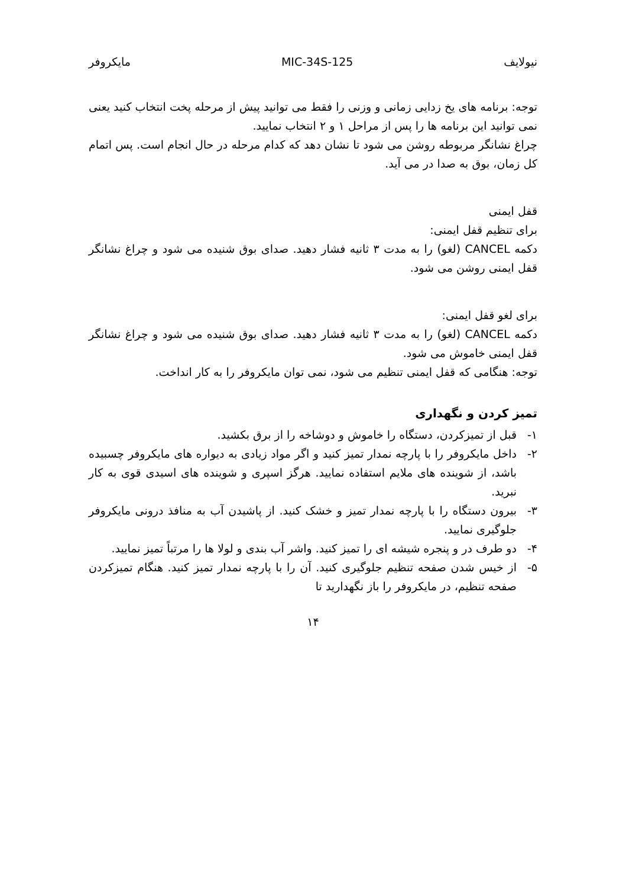نیولایف MIC-34S-125 مایکروفر
توجه: برنامه های یخ زدایی زمانی و وزنی را فقط می توانید پیش از مرحله پخت انتخاب کنید یعنی نمی توانید این برنامه ها را پس از مراحل ۱ و ۲ انتخاب نمایید.
چراغ نشانگر مربوطه روشن می شود تا نشان دهد که کدام مرحله در حال انجام است. پس اتمام کل زمان، بوق به صدا در می آید.
قفل ایمنی
برای تنظیم قفل ایمنی:
دکمه CANCEL (لغو) را به مدت ۳ ثانیه فشار دهید. صدای بوق شنیده می شود و چراغ نشانگر قفل ایمنی روشن می شود.
برای لغو قفل ایمنی:
دکمه CANCEL (لغو) را به مدت ۳ ثانیه فشار دهید. صدای بوق شنیده می شود و چراغ نشانگر قفل ایمنی خاموش می شود.
توجه: هنگامی که قفل ایمنی تنظیم می شود، نمی توان مایکروفر را به کار انداخت.
تمیز کردن و نگهداری
۱- قبل از تمیزکردن، دستگاه را خاموش و دوشاخه را از برق بکشید.
۲- داخل مایکروفر را با پارچه نمدار تمیز کنید و اگر مواد زیادی به دیواره های مایکروفر چسبیده باشد، از شوینده های ملایم استفاده نمایید. هرگز اسپری و شوینده های اسیدی قوی به کار نبرید.
۳- بیرون دستگاه را با پارچه نمدار تمیز و خشک کنید. از پاشیدن آب به منافذ درونی مایکروفر جلوگیری نمایید.
۴- دو طرف در و پنجره شیشه ای را تمیز کنید. واشر آب بندی و لولا ها را مرتباً تمیز نمایید.
۵- از خیس شدن صفحه تنظیم جلوگیری کنید. آن را با پارچه نمدار تمیز کنید. هنگام تمیزکردن صفحه تنظیم، در مایکروفر را باز نگهدارید تا
۱۴